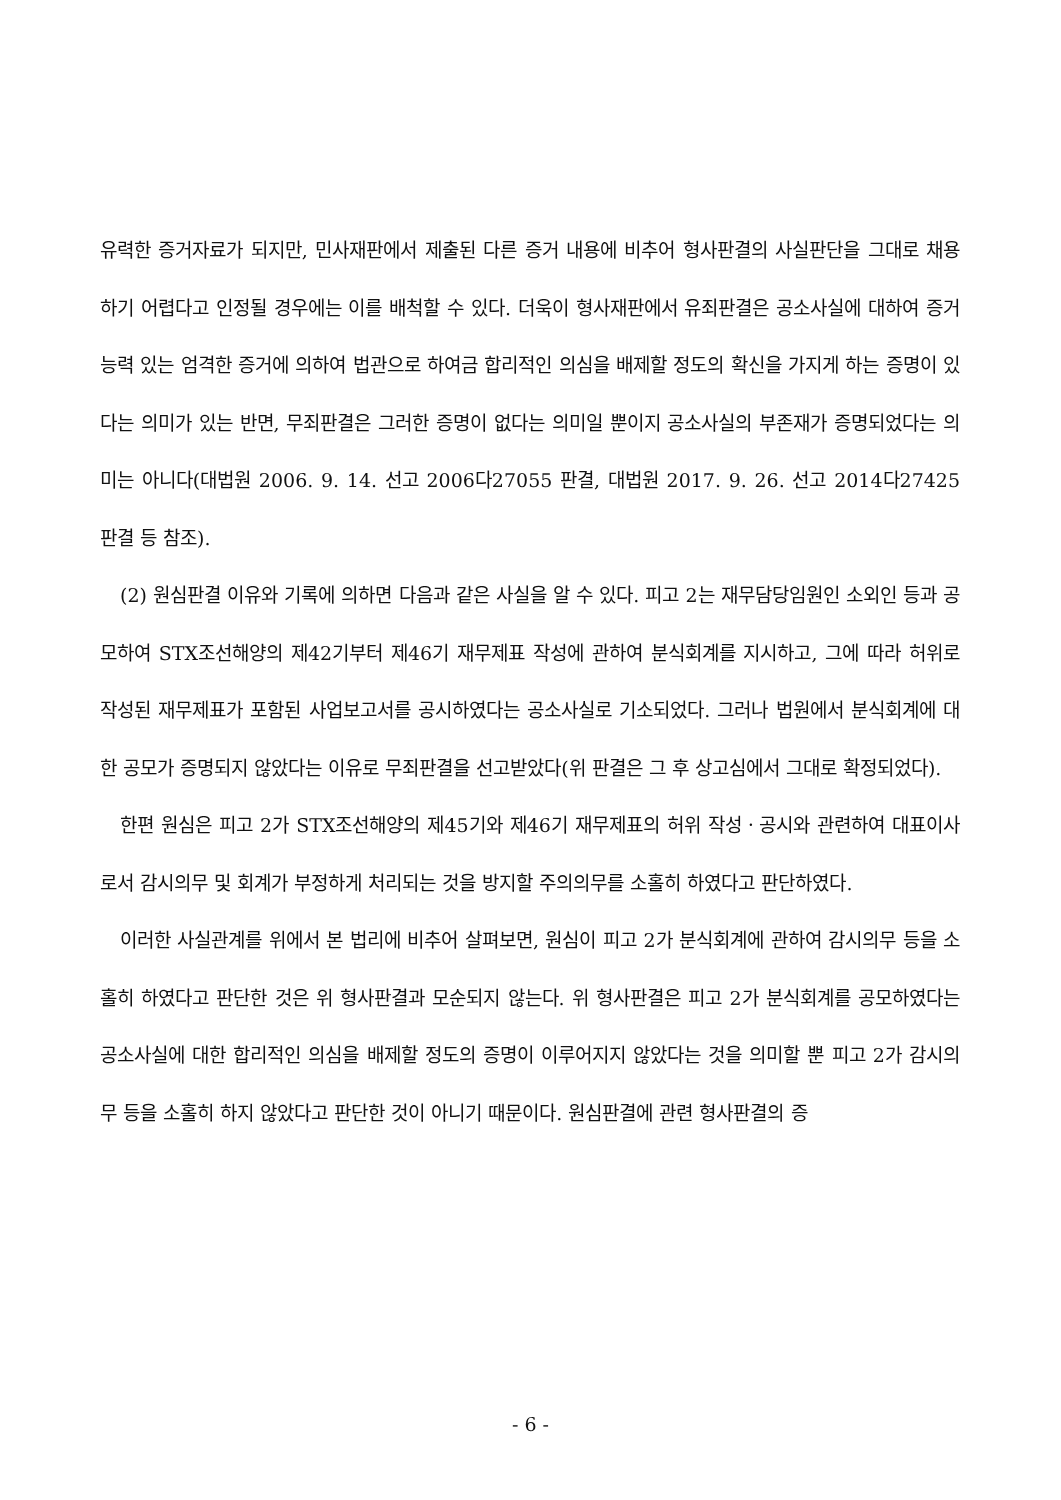유력한 증거자료가 되지만, 민사재판에서 제출된 다른 증거 내용에 비추어 형사판결의 사실판단을 그대로 채용하기 어렵다고 인정될 경우에는 이를 배척할 수 있다. 더욱이 형사재판에서 유죄판결은 공소사실에 대하여 증거능력 있는 엄격한 증거에 의하여 법관으로 하여금 합리적인 의심을 배제할 정도의 확신을 가지게 하는 증명이 있다는 의미가 있는 반면, 무죄판결은 그러한 증명이 없다는 의미일 뿐이지 공소사실의 부존재가 증명되었다는 의미는 아니다(대법원 2006. 9. 14. 선고 2006다27055 판결, 대법원 2017. 9. 26. 선고 2014다27425 판결 등 참조).
(2) 원심판결 이유와 기록에 의하면 다음과 같은 사실을 알 수 있다. 피고 2는 재무담당임원인 소외인 등과 공모하여 STX조선해양의 제42기부터 제46기 재무제표 작성에 관하여 분식회계를 지시하고, 그에 따라 허위로 작성된 재무제표가 포함된 사업보고서를 공시하였다는 공소사실로 기소되었다. 그러나 법원에서 분식회계에 대한 공모가 증명되지 않았다는 이유로 무죄판결을 선고받았다(위 판결은 그 후 상고심에서 그대로 확정되었다).
한편 원심은 피고 2가 STX조선해양의 제45기와 제46기 재무제표의 허위 작성ㆍ공시와 관련하여 대표이사로서 감시의무 및 회계가 부정하게 처리되는 것을 방지할 주의의무를 소홀히 하였다고 판단하였다.
이러한 사실관계를 위에서 본 법리에 비추어 살펴보면, 원심이 피고 2가 분식회계에 관하여 감시의무 등을 소홀히 하였다고 판단한 것은 위 형사판결과 모순되지 않는다. 위 형사판결은 피고 2가 분식회계를 공모하였다는 공소사실에 대한 합리적인 의심을 배제할 정도의 증명이 이루어지지 않았다는 것을 의미할 뿐 피고 2가 감시의무 등을 소홀히 하지 않았다고 판단한 것이 아니기 때문이다. 원심판결에 관련 형사판결의 증
- 6 -